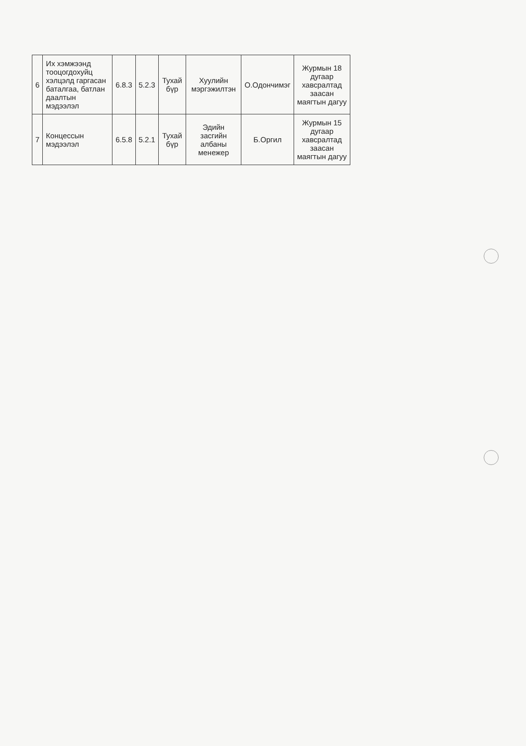| 6 | Их хэмжээнд тооцогдохуйц хэлцэлд гаргасан баталгаа, батлан даалтын мэдээлэл | 6.8.3 | 5.2.3 | Тухай бүр | Хуулийн мэргэжилтэн | О.Одончимэг | Журмын 18 дугаар хавсралтад заасан маягтын дагуу |
| 7 | Концессын мэдээлэл | 6.5.8 | 5.2.1 | Тухай бүр | Эдийн засгийн албаны менежер | Б.Оргил | Журмын 15 дугаар хавсралтад заасан маягтын дагуу |